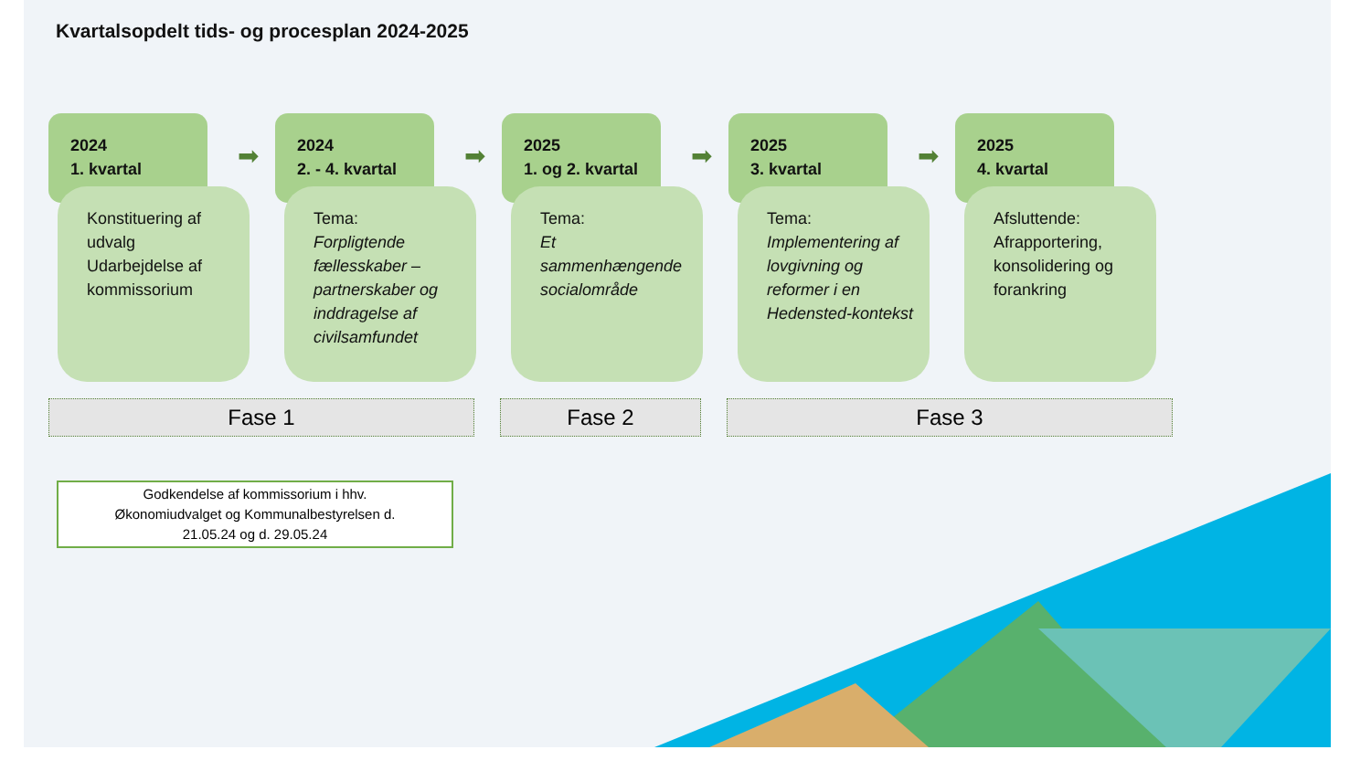Kvartalsopdelt tids- og procesplan 2024-2025
2024
1. kvartal
Konstituering af udvalg
Udarbejdelse af kommissorium
➡
2024
2. - 4. kvartal
Tema:
Forpligtende fællesskaber – partnerskaber og inddragelse af civilsamfundet
➡
2025
1. og 2. kvartal
Tema:
Et sammenhængende socialområde
➡
2025
3. kvartal
Tema:
Implementering af lovgivning og reformer i en Hedensted-kontekst
➡
2025
4. kvartal
Afsluttende:
Afrapportering, konsolidering og forankring
Fase 1 Fase 2 Fase 3
Godkendelse af kommissorium i hhv.
Økonomiudvalget og Kommunalbestyrelsen d.
21.05.24 og d. 29.05.24